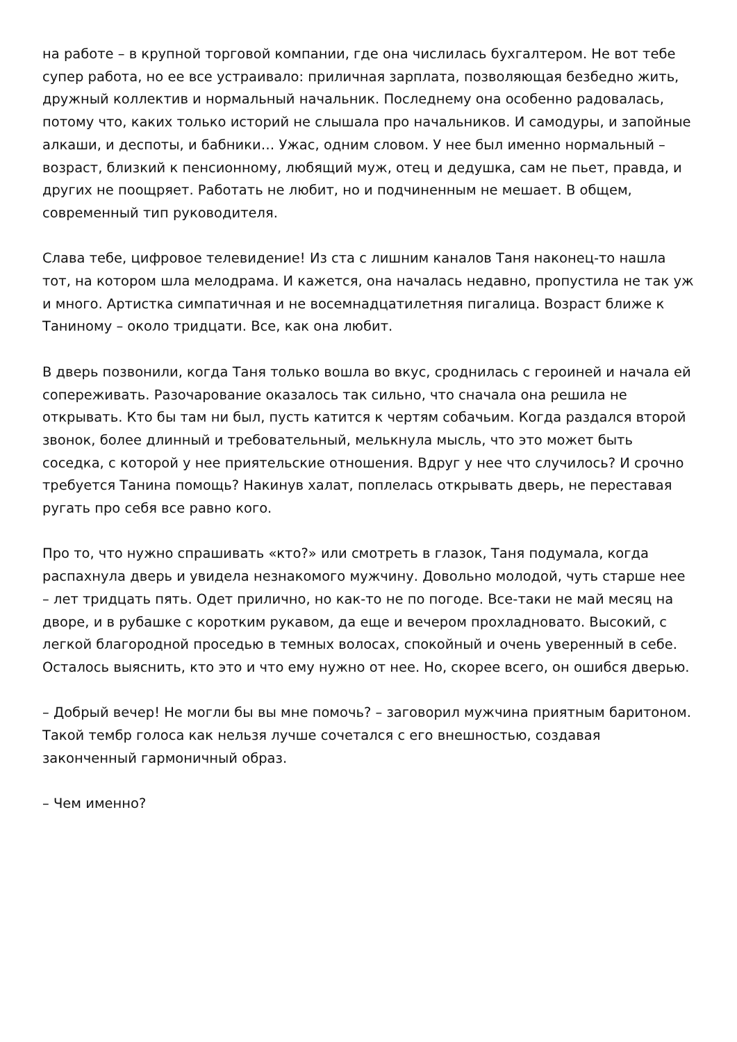на работе – в крупной торговой компании, где она числилась бухгалтером. Не вот тебе супер работа, но ее все устраивало: приличная зарплата, позволяющая безбедно жить, дружный коллектив и нормальный начальник. Последнему она особенно радовалась, потому что, каких только историй не слышала про начальников. И самодуры, и запойные алкаши, и деспоты, и бабники… Ужас, одним словом. У нее был именно нормальный – возраст, близкий к пенсионному, любящий муж, отец и дедушка, сам не пьет, правда, и других не поощряет. Работать не любит, но и подчиненным не мешает. В общем, современный тип руководителя.
Слава тебе, цифровое телевидение! Из ста с лишним каналов Таня наконец-то нашла тот, на котором шла мелодрама. И кажется, она началась недавно, пропустила не так уж и много. Артистка симпатичная и не восемнадцатилетняя пигалица. Возраст ближе к Таниному – около тридцати. Все, как она любит.
В дверь позвонили, когда Таня только вошла во вкус, сроднилась с героиней и начала ей сопереживать. Разочарование оказалось так сильно, что сначала она решила не открывать. Кто бы там ни был, пусть катится к чертям собачьим. Когда раздался второй звонок, более длинный и требовательный, мелькнула мысль, что это может быть соседка, с которой у нее приятельские отношения. Вдруг у нее что случилось? И срочно требуется Танина помощь? Накинув халат, поплелась открывать дверь, не переставая ругать про себя все равно кого.
Про то, что нужно спрашивать «кто?» или смотреть в глазок, Таня подумала, когда распахнула дверь и увидела незнакомого мужчину. Довольно молодой, чуть старше нее – лет тридцать пять. Одет прилично, но как-то не по погоде. Все-таки не май месяц на дворе, и в рубашке с коротким рукавом, да еще и вечером прохладновато. Высокий, с легкой благородной проседью в темных волосах, спокойный и очень уверенный в себе. Осталось выяснить, кто это и что ему нужно от нее. Но, скорее всего, он ошибся дверью.
– Добрый вечер! Не могли бы вы мне помочь? – заговорил мужчина приятным баритоном. Такой тембр голоса как нельзя лучше сочетался с его внешностью, создавая законченный гармоничный образ.
– Чем именно?